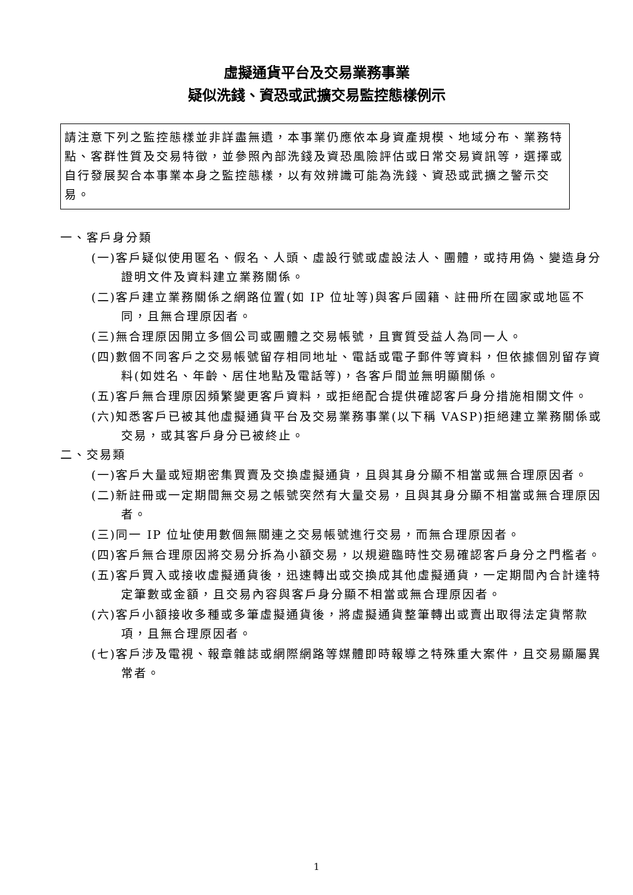虛擬通貨平台及交易業務事業
疑似洗錢、資恐或武擴交易監控態樣例示
請注意下列之監控態樣並非詳盡無遺，本事業仍應依本身資產規模、地域分布、業務特點、客群性質及交易特徵，並參照內部洗錢及資恐風險評估或日常交易資訊等，選擇或自行發展契合本事業本身之監控態樣，以有效辨識可能為洗錢、資恐或武擴之警示交易。
一、客戶身分類
(一)客戶疑似使用匿名、假名、人頭、虛設行號或虛設法人、團體，或持用偽、變造身分證明文件及資料建立業務關係。
(二)客戶建立業務關係之網路位置(如 IP 位址等)與客戶國籍、註冊所在國家或地區不同，且無合理原因者。
(三)無合理原因開立多個公司或團體之交易帳號，且實質受益人為同一人。
(四)數個不同客戶之交易帳號留存相同地址、電話或電子郵件等資料，但依據個別留存資料(如姓名、年齡、居住地點及電話等)，各客戶間並無明顯關係。
(五)客戶無合理原因頻繁變更客戶資料，或拒絕配合提供確認客戶身分措施相關文件。
(六)知悉客戶已被其他虛擬通貨平台及交易業務事業(以下稱 VASP)拒絕建立業務關係或交易，或其客戶身分已被終止。
二、交易類
(一)客戶大量或短期密集買賣及交換虛擬通貨，且與其身分顯不相當或無合理原因者。
(二)新註冊或一定期間無交易之帳號突然有大量交易，且與其身分顯不相當或無合理原因者。
(三)同一 IP 位址使用數個無關連之交易帳號進行交易，而無合理原因者。
(四)客戶無合理原因將交易分拆為小額交易，以規避臨時性交易確認客戶身分之門檻者。
(五)客戶買入或接收虛擬通貨後，迅速轉出或交換成其他虛擬通貨，一定期間內合計達特定筆數或金額，且交易內容與客戶身分顯不相當或無合理原因者。
(六)客戶小額接收多種或多筆虛擬通貨後，將虛擬通貨整筆轉出或賣出取得法定貨幣款項，且無合理原因者。
(七)客戶涉及電視、報章雜誌或網際網路等媒體即時報導之特殊重大案件，且交易顯屬異常者。
1